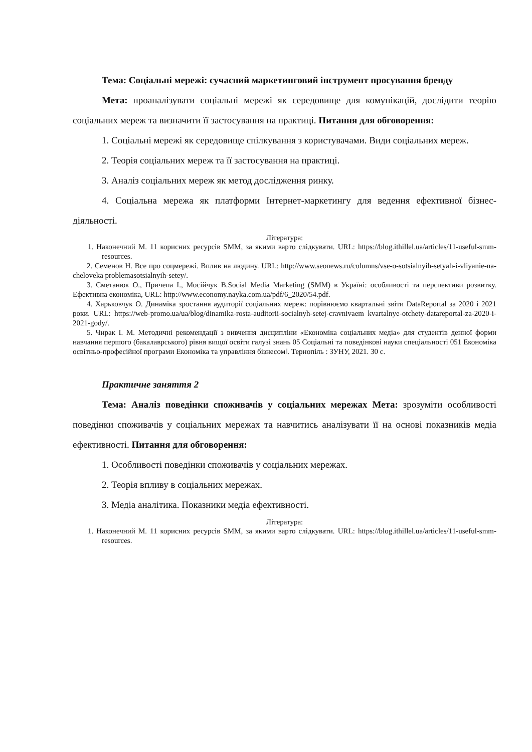Тема: Соціальні мережі: сучасний маркетинговий інструмент просування бренду
Мета: проаналізувати соціальні мережі як середовище для комунікацій, дослідити теорію соціальних мереж та визначити її застосування на практиці. Питання для обговорення:
1. Соціальні мережі як середовище спілкування з користувачами. Види соціальних мереж.
2. Теорія соціальних мереж та її застосування на практиці.
3. Аналіз соціальних мереж як метод дослідження ринку.
4. Соціальна мережа як платформи Інтернет-маркетингу для ведення ефективної бізнес-діяльності.
Література:
1. Наконечний М. 11 корисних ресурсів SMM, за якими варто слідкувати. URL: https://blog.ithillel.ua/articles/11-useful-smm-resources.
2. Семенов Н. Все про соцмережі. Вплив на людину. URL: http://www.seonews.ru/columns/vse-o-sotsialnyih-setyah-i-vliyanie-na-cheloveka problemasotsialnyih-setey/.
3. Сметанюк О., Причепа І., Мосійчук В.Social Media Marketing (SMM) в Україні: особливості та перспективи розвитку. Ефективна економіка, URL: http://www.economy.nayka.com.ua/pdf/6_2020/54.pdf.
4. Харьковчук О. Динаміка зростання аудиторії соціальних мереж: порівнюємо квартальні звіти DataReportal за 2020 і 2021 роки. URL: https://web-promo.ua/ua/blog/dinamika-rosta-auditorii-socialnyh-setej-cravnivaem kvartalnye-otchety-datareportal-za-2020-i-2021-gody/.
5. Чирак І. М. Методичні рекомендації з вивчення дисципліни «Економіка соціальних медіа» для студентів денної форми навчання першого (бакалаврського) рівня вищої освіти галузі знань 05 Соціальні та поведінкові науки спеціальності 051 Економіка освітньо-професійної програми Економіка та управління бізнесом‖. Тернопіль : ЗУНУ, 2021. 30 с.
Практичне заняття 2
Тема: Аналіз поведінки споживачів у соціальних мережах Мета: зрозуміти особливості поведінки споживачів у соціальних мережах та навчитись аналізувати її на основі показників медіа ефективності. Питання для обговорення:
1. Особливості поведінки споживачів у соціальних мережах.
2. Теорія впливу в соціальних мережах.
3. Медіа аналітика. Показники медіа ефективності.
Література:
1. Наконечний М. 11 корисних ресурсів SMM, за якими варто слідкувати. URL: https://blog.ithillel.ua/articles/11-useful-smm-resources.